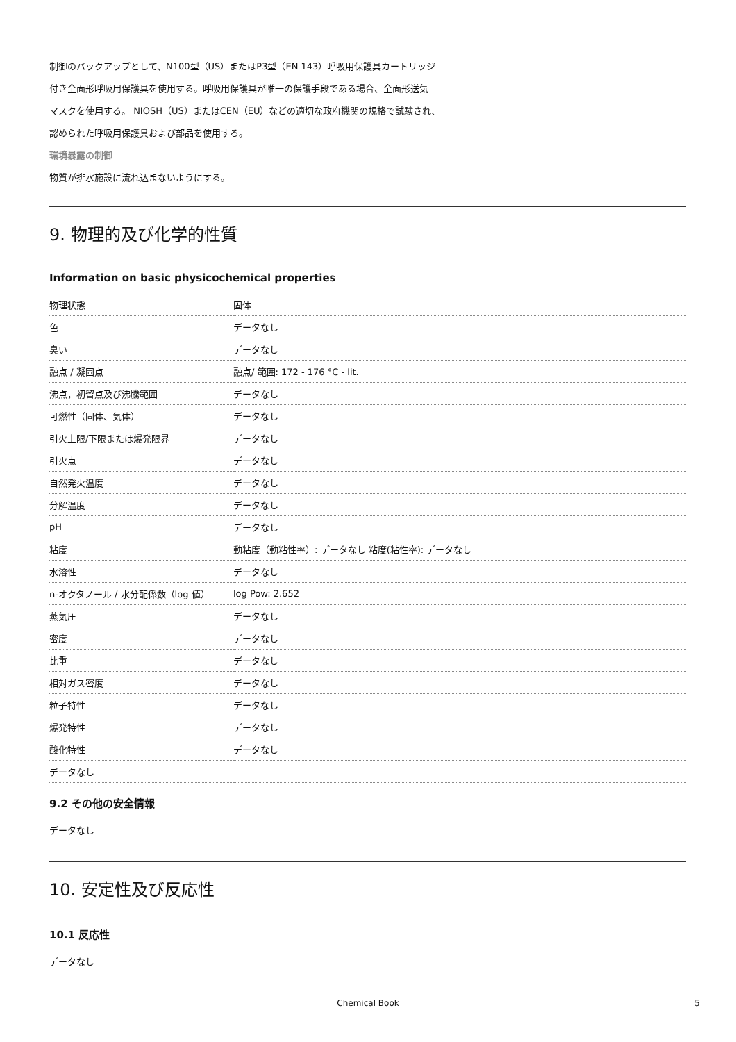制御のバックアップとして、N100型（US）またはP3型（EN 143）呼吸用保護具カートリッジ
付き全面形呼吸用保護具を使用する。呼吸用保護具が唯一の保護手段である場合、全面形送気
マスクを使用する。 NIOSH（US）またはCEN（EU）などの適切な政府機関の規格で試験され、
認められた呼吸用保護具および部品を使用する。
環境暴露の制御
物質が排水施設に流れ込まないようにする。
9. 物理的及び化学的性質
Information on basic physicochemical properties
| 物理状態 | 固体 |
| 色 | データなし |
| 臭い | データなし |
| 融点 / 凝固点 | 融点/ 範囲: 172 - 176 °C - lit. |
| 沸点，初留点及び沸騰範囲 | データなし |
| 可燃性（固体、気体） | データなし |
| 引火上限/下限または爆発限界 | データなし |
| 引火点 | データなし |
| 自然発火温度 | データなし |
| 分解温度 | データなし |
| pH | データなし |
| 粘度 | 動粘度（動粘性率）: データなし 粘度(粘性率): データなし |
| 水溶性 | データなし |
| n-オクタノール / 水分配係数（log 値） | log Pow: 2.652 |
| 蒸気圧 | データなし |
| 密度 | データなし |
| 比重 | データなし |
| 相対ガス密度 | データなし |
| 粒子特性 | データなし |
| 爆発特性 | データなし |
| 酸化特性 | データなし |
| データなし | |
9.2 その他の安全情報
データなし
10. 安定性及び反応性
10.1 反応性
データなし
Chemical Book 5